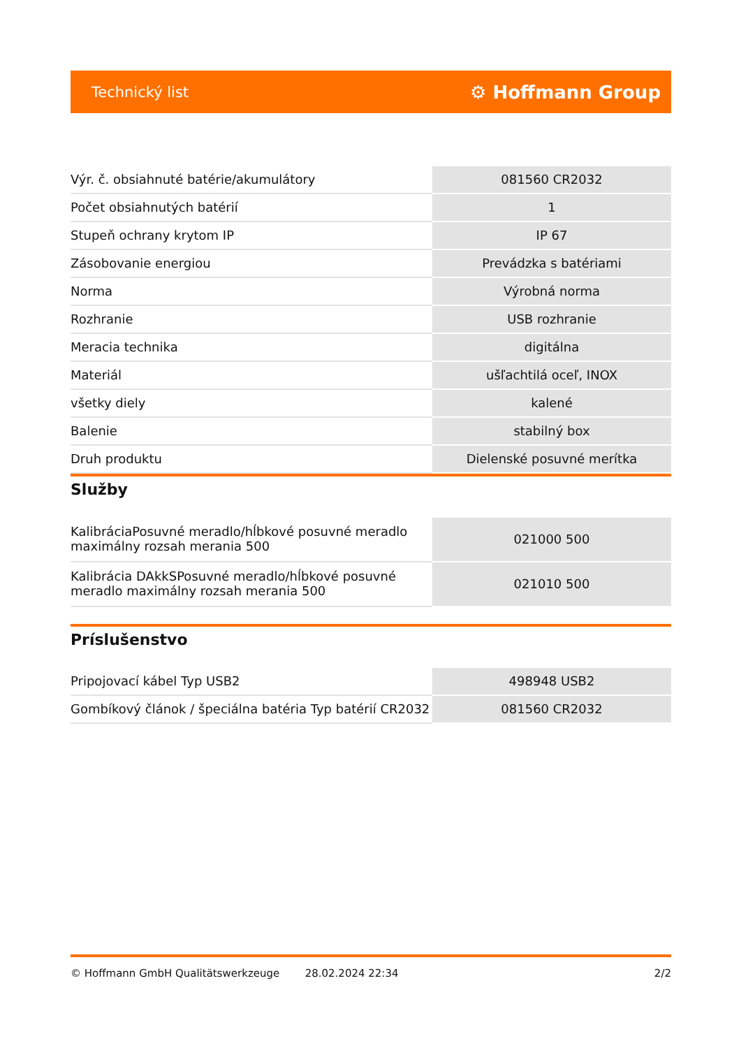Technický list ⚙ Hoffmann Group
| Výr. č. obsiahnuté batérie/akumulátory | 081560 CR2032 |
| Počet obsiahnutých batérií | 1 |
| Stupeň ochrany krytom IP | IP 67 |
| Zásobovanie energiou | Prevádzka s batériami |
| Norma | Výrobná norma |
| Rozhranie | USB rozhranie |
| Meracia technika | digitálna |
| Materiál | ušľachtilá oceľ, INOX |
| všetky diely | kalené |
| Balenie | stabilný box |
| Druh produktu | Dielenské posuvné merítka |
Služby
| KalibráciaPosuvné meradlo/hĺbkové posuvné meradlo maximálny rozsah merania 500 | 021000 500 |
| Kalibrácia DAkkSPosuvné meradlo/hĺbkové posuvné meradlo maximálny rozsah merania 500 | 021010 500 |
Príslušenstvo
| Pripojovací kábel Typ USB2 | 498948 USB2 |
| Gombíkový článok / špeciálna batéria Typ batérií CR2032 | 081560 CR2032 |
© Hoffmann GmbH Qualitätswerkzeuge 28.02.2024 22:34 2/2